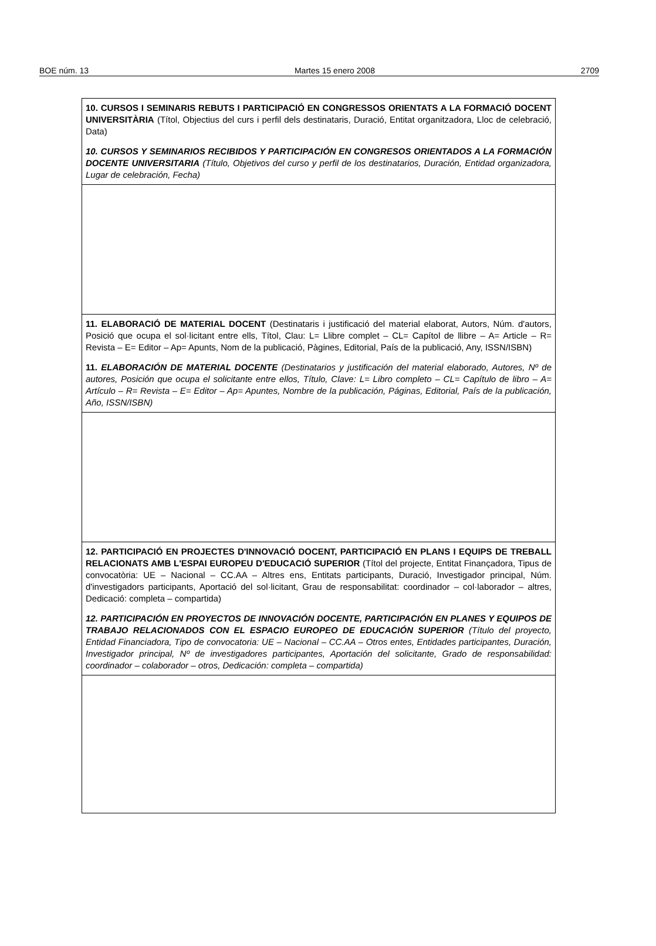BOE núm. 13 Martes 15 enero 2008 2709
| 10. CURSOS I SEMINARIS REBUTS I PARTICIPACIÓ EN CONGRESSOS ORIENTATS A LA FORMACIÓ DOCENT UNIVERSITÀRIA (Títol, Objectius del curs i perfil dels destinataris, Duració, Entitat organitzadora, Lloc de celebració, Data) 10. CURSOS Y SEMINARIOS RECIBIDOS Y PARTICIPACIÓN EN CONGRESOS ORIENTADOS A LA FORMACIÓN DOCENTE UNIVERSITARIA (Título, Objetivos del curso y perfil de los destinatarios, Duración, Entidad organizadora, Lugar de celebración, Fecha) |
| 11. ELABORACIÓ DE MATERIAL DOCENT (Destinataris i justificació del material elaborat, Autors, Núm. d'autors, Posició que ocupa el sol·licitant entre ells, Títol, Clau: L= Llibre complet – CL= Capítol de llibre – A= Article – R= Revista – E= Editor – Ap= Apunts, Nom de la publicació, Pàgines, Editorial, País de la publicació, Any, ISSN/ISBN) 11. ELABORACIÓN DE MATERIAL DOCENTE (Destinatarios y justificación del material elaborado, Autores, Nº de autores, Posición que ocupa el solicitante entre ellos, Título, Clave: L= Libro completo – CL= Capítulo de libro – A= Artículo – R= Revista – E= Editor – Ap= Apuntes, Nombre de la publicación, Páginas, Editorial, País de la publicación, Año, ISSN/ISBN) |
| 12. PARTICIPACIÓ EN PROJECTES D'INNOVACIÓ DOCENT, PARTICIPACIÓ EN PLANS I EQUIPS DE TREBALL RELACIONATS AMB L'ESPAI EUROPEU D'EDUCACIÓ SUPERIOR (Títol del projecte, Entitat Finançadora, Tipus de convocatòria: UE – Nacional – CC.AA – Altres ens, Entitats participants, Duració, Investigador principal, Núm. d'investigadors participants, Aportació del sol·licitant, Grau de responsabilitat: coordinador – col·laborador – altres, Dedicació: completa – compartida) 12. PARTICIPACIÓN EN PROYECTOS DE INNOVACIÓN DOCENTE, PARTICIPACIÓN EN PLANES Y EQUIPOS DE TRABAJO RELACIONADOS CON EL ESPACIO EUROPEO DE EDUCACIÓN SUPERIOR (Título del proyecto, Entidad Financiadora, Tipo de convocatoria: UE – Nacional – CC.AA – Otros entes, Entidades participantes, Duración, Investigador principal, Nº de investigadores participantes, Aportación del solicitante, Grado de responsabilidad: coordinador – colaborador – otros, Dedicación: completa – compartida) |